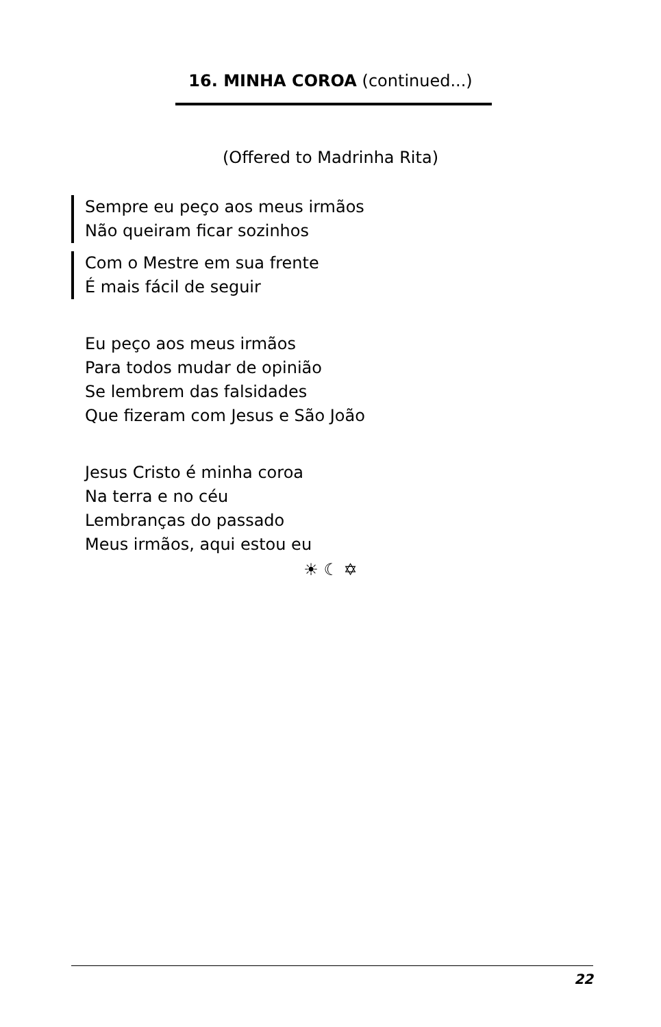16. MINHA COROA (continued...)
(Offered to Madrinha Rita)
Sempre eu peço aos meus irmãos
Não queiram ficar sozinhos
Com o Mestre em sua frente
É mais fácil de seguir
Eu peço aos meus irmãos
Para todos mudar de opinião
Se lembrem das falsidades
Que fizeram com Jesus e São João
Jesus Cristo é minha coroa
Na terra e no céu
Lembranças do passado
Meus irmãos, aqui estou eu
☀ ☾ ✡
22